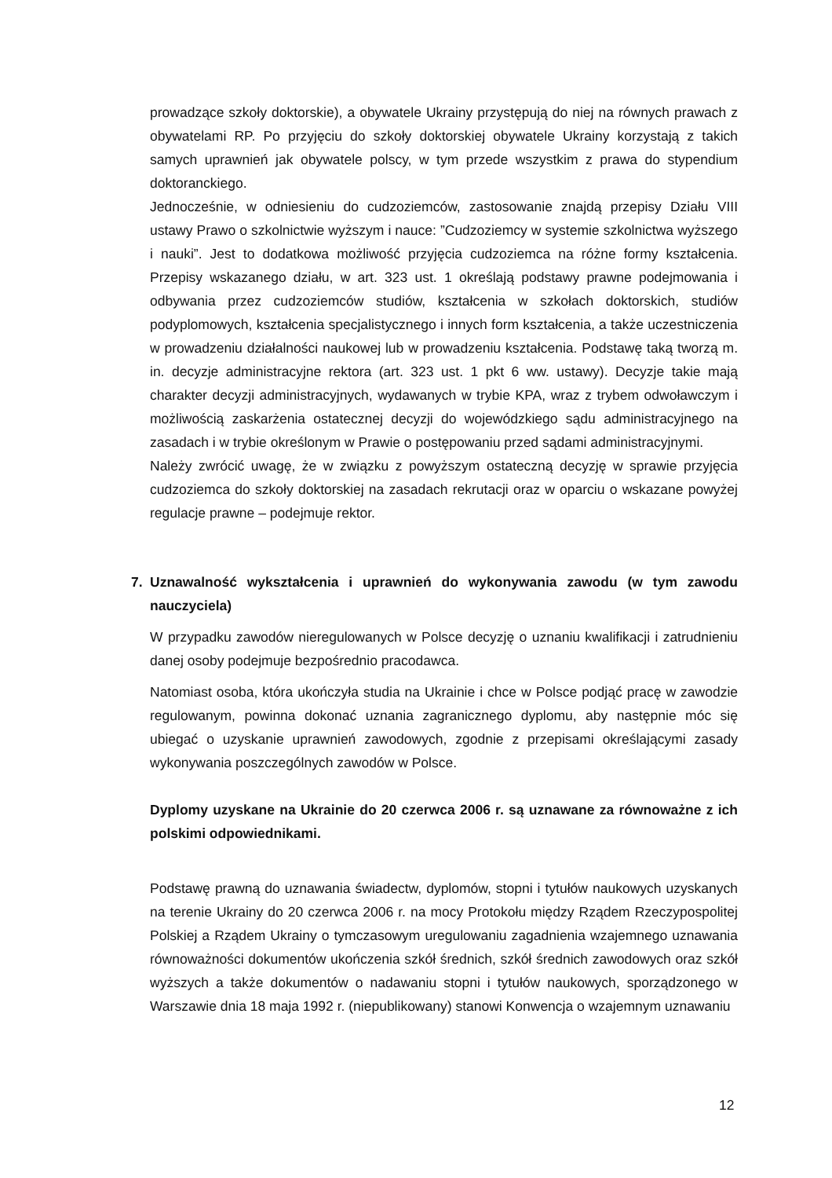prowadzące szkoły doktorskie), a obywatele Ukrainy przystępują do niej na równych prawach z obywatelami RP. Po przyjęciu do szkoły doktorskiej obywatele Ukrainy korzystają z takich samych uprawnień jak obywatele polscy, w tym przede wszystkim z prawa do stypendium doktoranckiego.
Jednocześnie, w odniesieniu do cudzoziemców, zastosowanie znajdą przepisy Działu VIII ustawy Prawo o szkolnictwie wyższym i nauce: ”Cudzoziemcy w systemie szkolnictwa wyższego i nauki”. Jest to dodatkowa możliwość przyjęcia cudzoziemca na różne formy kształcenia. Przepisy wskazanego działu, w art. 323 ust. 1 określają podstawy prawne podejmowania i odbywania przez cudzoziemców studiów, kształcenia w szkołach doktorskich, studiów podyplomowych, kształcenia specjalistycznego i innych form kształcenia, a także uczestniczenia w prowadzeniu działalności naukowej lub w prowadzeniu kształcenia. Podstawę taką tworzą m. in. decyzje administracyjne rektora (art. 323 ust. 1 pkt 6 ww. ustawy). Decyzje takie mają charakter decyzji administracyjnych, wydawanych w trybie KPA, wraz z trybem odwoławczym i możliwością zaskarżenia ostatecznej decyzji do wojewódzkiego sądu administracyjnego na zasadach i w trybie określonym w Prawie o postępowaniu przed sądami administracyjnymi.
Należy zwrócić uwagę, że w związku z powyższym ostateczną decyzję w sprawie przyjęcia cudzoziemca do szkoły doktorskiej na zasadach rekrutacji oraz w oparciu o wskazane powyżej regulacje prawne – podejmuje rektor.
7. Uznawalność wykształcenia i uprawnień do wykonywania zawodu (w tym zawodu nauczyciela)
W przypadku zawodów nieregulowanych w Polsce decyzję o uznaniu kwalifikacji i zatrudnieniu danej osoby podejmuje bezpośrednio pracodawca.
Natomiast osoba, która ukończyła studia na Ukrainie i chce w Polsce podjąć pracę w zawodzie regulowanym, powinna dokonać uznania zagranicznego dyplomu, aby następnie móc się ubiegać o uzyskanie uprawnień zawodowych, zgodnie z przepisami określającymi zasady wykonywania poszczególnych zawodów w Polsce.
Dyplomy uzyskane na Ukrainie do 20 czerwca 2006 r. są uznawane za równoważne z ich polskimi odpowiednikami.
Podstawę prawną do uznawania świadectw, dyplomów, stopni i tytułów naukowych uzyskanych na terenie Ukrainy do 20 czerwca 2006 r. na mocy Protokołu między Rządem Rzeczypospolitej Polskiej a Rządem Ukrainy o tymczasowym uregulowaniu zagadnienia wzajemnego uznawania równoważności dokumentów ukończenia szkół średnich, szkół średnich zawodowych oraz szkół wyższych a także dokumentów o nadawaniu stopni i tytułów naukowych, sporządzonego w Warszawie dnia 18 maja 1992 r. (niepublikowany) stanowi Konwencja o wzajemnym uznawaniu
12